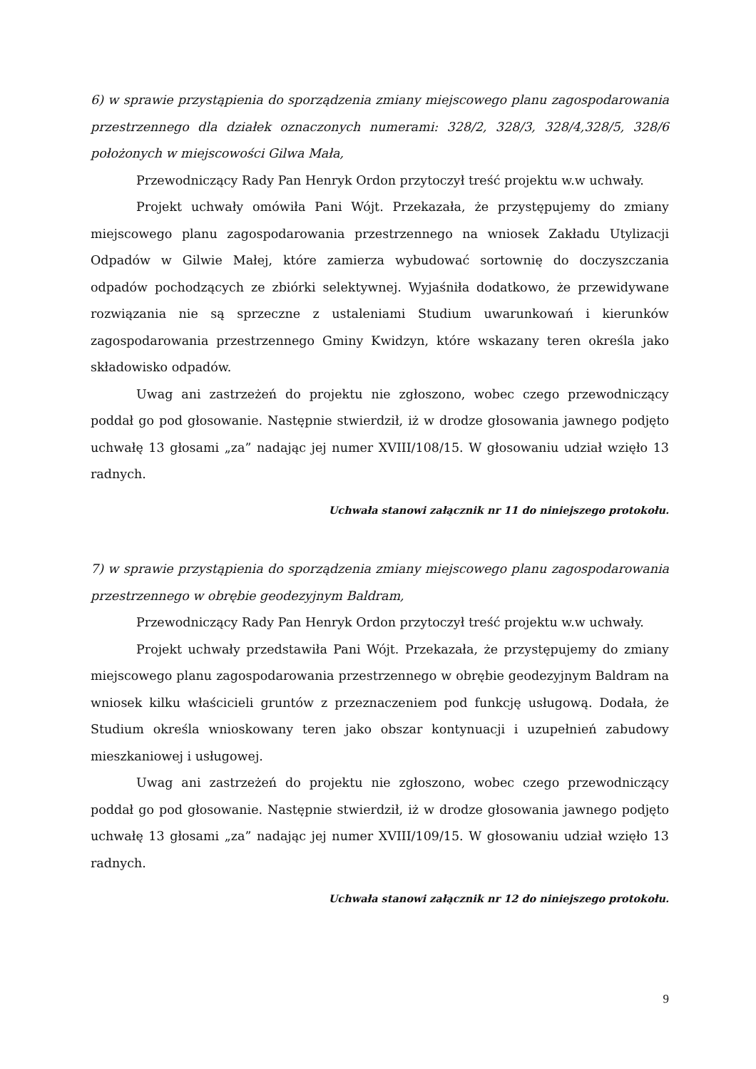6) w sprawie przystąpienia do sporządzenia zmiany miejscowego planu zagospodarowania przestrzennego dla działek oznaczonych numerami: 328/2, 328/3, 328/4,328/5, 328/6 położonych w miejscowości Gilwa Mała,
Przewodniczący Rady Pan Henryk Ordon przytoczył treść projektu w.w uchwały.
Projekt uchwały omówiła Pani Wójt. Przekazała, że przystępujemy do zmiany miejscowego planu zagospodarowania przestrzennego na wniosek Zakładu Utylizacji Odpadów w Gilwie Małej, które zamierza wybudować sortownię do doczyszczania odpadów pochodzących ze zbiórki selektywnej. Wyjaśniła dodatkowo, że przewidywane rozwiązania nie są sprzeczne z ustaleniami Studium uwarunkowań i kierunków zagospodarowania przestrzennego Gminy Kwidzyn, które wskazany teren określa jako składowisko odpadów.
Uwag ani zastrzeżeń do projektu nie zgłoszono, wobec czego przewodniczący poddał go pod głosowanie. Następnie stwierdził, iż w drodze głosowania jawnego podjęto uchwałę 13 głosami „za” nadając jej numer XVIII/108/15. W głosowaniu udział wzięło 13 radnych.
Uchwała stanowi załącznik nr 11 do niniejszego protokołu.
7) w sprawie przystąpienia do sporządzenia zmiany miejscowego planu zagospodarowania przestrzennego w obrębie geodezyjnym Baldram,
Przewodniczący Rady Pan Henryk Ordon przytoczył treść projektu w.w uchwały.
Projekt uchwały przedstawiła Pani Wójt. Przekazała, że przystępujemy do zmiany miejscowego planu zagospodarowania przestrzennego w obrębie geodezyjnym Baldram na wniosek kilku właścicieli gruntów z przeznaczeniem pod funkcję usługową. Dodała, że Studium określa wnioskowany teren jako obszar kontynuacji i uzupełnień zabudowy mieszkaniowej i usługowej.
Uwag ani zastrzeżeń do projektu nie zgłoszono, wobec czego przewodniczący poddał go pod głosowanie. Następnie stwierdził, iż w drodze głosowania jawnego podjęto uchwałę 13 głosami „za” nadając jej numer XVIII/109/15. W głosowaniu udział wzięło 13 radnych.
Uchwała stanowi załącznik nr 12 do niniejszego protokołu.
9